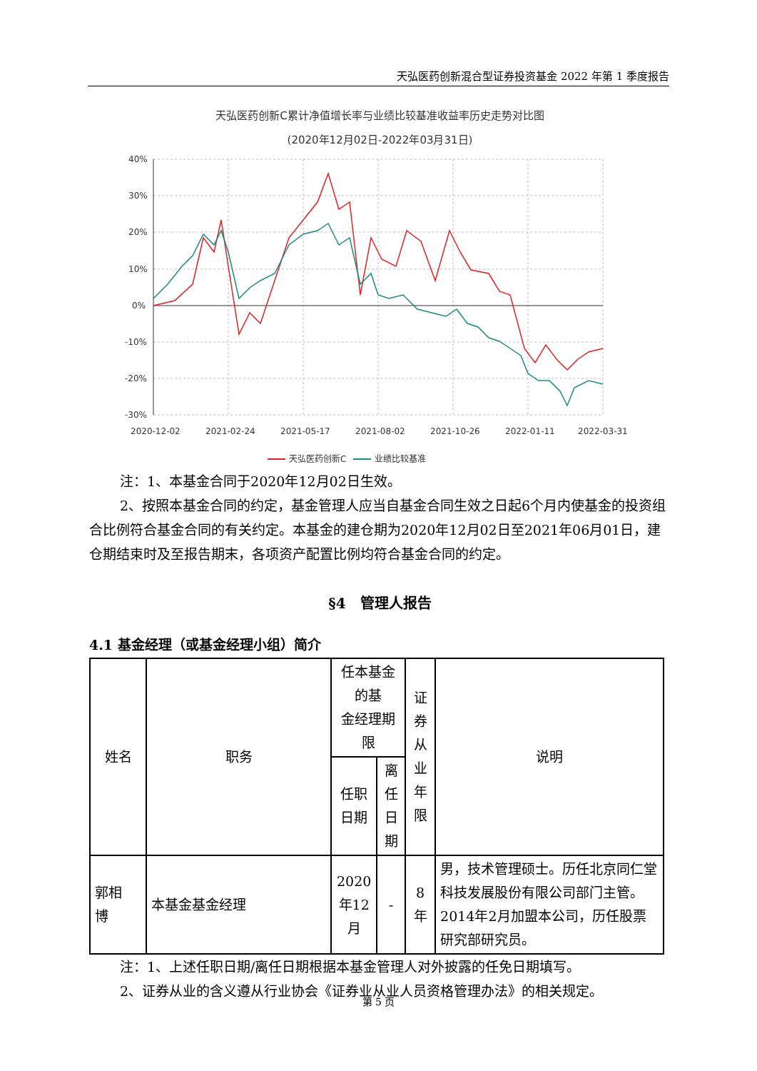天弘医药创新混合型证券投资基金 2022 年第 1 季度报告
天弘医药创新C累计净值增长率与业绩比较基准收益率历史走势对比图
(2020年12月02日-2022年03月31日)
40%
30%
20%
10%
0%
-10%
-20%
-30%
2020-12-02
2021-02-24
2021-05-17
2021-08-02
2021-10-26
2022-01-11
2022-03-31
天弘医药创新C
业绩比较基准
注：1、本基金合同于2020年12月02日生效。
2、按照本基金合同的约定，基金管理人应当自基金合同生效之日起6个月内使基金的投资组合比例符合基金合同的有关约定。本基金的建仓期为2020年12月02日至2021年06月01日，建仓期结束时及至报告期末，各项资产配置比例均符合基金合同的约定。
§4　管理人报告
4.1 基金经理（或基金经理小组）简介
| 姓名 | 职务 | 任本基金的基 金经理期限 | | 证 券 从 业 年 限 | 说明 |
| --- | --- | --- | --- | --- | --- |
| | | 任职 日期 | 离任 日期 | | |
| 郭相 博 | 本基金基金经理 | 2020 年12 月 | - | 8 年 | 男，技术管理硕士。历任北京同仁堂科技发展股份有限公司部门主管。2014年2月加盟本公司，历任股票研究部研究员。 |
注：1、上述任职日期/离任日期根据本基金管理人对外披露的任免日期填写。
2、证券从业的含义遵从行业协会《证券业从业人员资格管理办法》的相关规定。
第 5 页